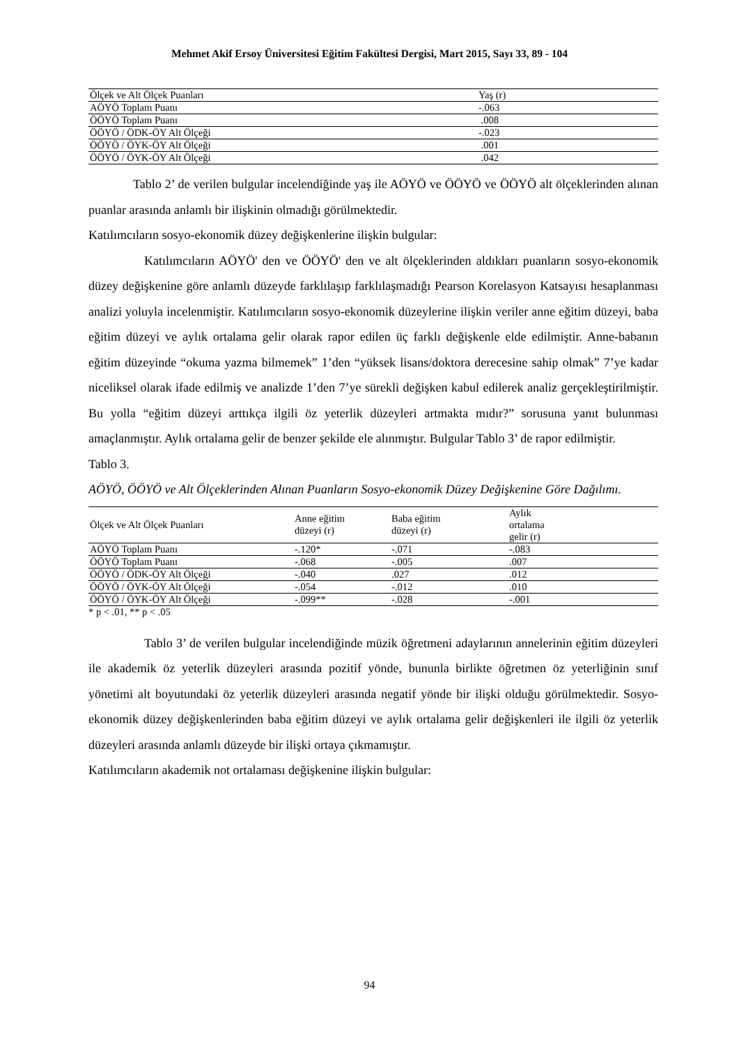Mehmet Akif Ersoy Üniversitesi Eğitim Fakültesi Dergisi, Mart 2015, Sayı 33, 89 - 104
| Ölçek ve Alt Ölçek Puanları | | Yaş (r) |
| --- | --- | --- |
| AÖYÖ Toplam Puanı | | -.063 |
| ÖÖYÖ Toplam Puanı | | .008 |
| ÖÖYÖ / ÖDK-ÖY Alt Ölçeği | | -.023 |
| ÖÖYÖ / ÖYK-ÖY Alt Ölçeği | | .001 |
| ÖÖYÖ / ÖYK-ÖY Alt Ölçeği | | .042 |
Tablo 2’ de verilen bulgular incelendiğinde yaş ile AÖYÖ ve ÖÖYÖ ve ÖÖYÖ alt ölçeklerinden alınan puanlar arasında anlamlı bir ilişkinin olmadığı görülmektedir.
Katılımcıların sosyo-ekonomik düzey değişkenlerine ilişkin bulgular:
Katılımcıların AÖYÖ' den ve ÖÖYÖ' den ve alt ölçeklerinden aldıkları puanların sosyo-ekonomik düzey değişkenine göre anlamlı düzeyde farklılaşıp farklılaşmadığı Pearson Korelasyon Katsayısı hesaplanması analizi yoluyla incelenmiştir. Katılımcıların sosyo-ekonomik düzeylerine ilişkin veriler anne eğitim düzeyi, baba eğitim düzeyi ve aylık ortalama gelir olarak rapor edilen üç farklı değişkenle elde edilmiştir. Anne-babanın eğitim düzeyinde “okuma yazma bilmemek” 1’den “yüksek lisans/doktora derecesine sahip olmak” 7’ye kadar niceliksel olarak ifade edilmiş ve analizde 1’den 7’ye sürekli değişken kabul edilerek analiz gerçekleştirilmiştir. Bu yolla “eğitim düzeyi arttıkça ilgili öz yeterlik düzeyleri artmakta mıdır?” sorusuna yanıt bulunması amaçlanmıştır. Aylık ortalama gelir de benzer şekilde ele alınmıştır. Bulgular Tablo 3’ de rapor edilmiştir.
Tablo 3.
AÖYÖ, ÖÖYÖ ve Alt Ölçeklerinden Alınan Puanların Sosyo-ekonomik Düzey Değişkenine Göre Dağılımı.
| Ölçek ve Alt Ölçek Puanları | Anne eğitim düzeyi (r) | Baba eğitim düzeyi (r) | Aylık ortalama gelir (r) |
| --- | --- | --- | --- |
| AÖYÖ Toplam Puanı | -.120* | -.071 | -.083 |
| ÖÖYÖ Toplam Puanı | -.068 | -.005 | .007 |
| ÖÖYÖ / ÖDK-ÖY Alt Ölçeği | -.040 | .027 | .012 |
| ÖÖYÖ / ÖYK-ÖY Alt Ölçeği | -.054 | -.012 | .010 |
| ÖÖYÖ / ÖYK-ÖY Alt Ölçeği | -.099** | -.028 | -.001 |
* p < .01, ** p < .05
Tablo 3’ de verilen bulgular incelendiğinde müzik öğretmeni adaylarının annelerinin eğitim düzeyleri ile akademik öz yeterlik düzeyleri arasında pozitif yönde, bununla birlikte öğretmen öz yeterliğinin sınıf yönetimi alt boyutundaki öz yeterlik düzeyleri arasında negatif yönde bir ilişki olduğu görülmektedir. Sosyo-ekonomik düzey değişkenlerinden baba eğitim düzeyi ve aylık ortalama gelir değişkenleri ile ilgili öz yeterlik düzeyleri arasında anlamlı düzeyde bir ilişki ortaya çıkmamıştır.
Katılımcıların akademik not ortalaması değişkenine ilişkin bulgular:
94